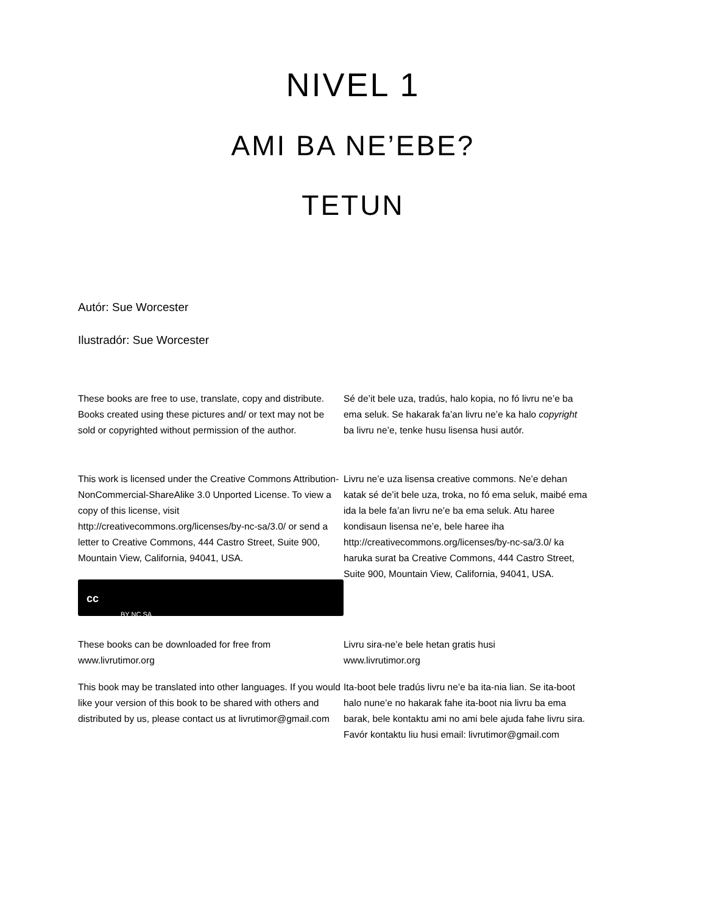NIVEL 1
AMI BA NE’EBE?
TETUN
Autór: Sue Worcester
Ilustradór: Sue Worcester
These books are free to use, translate, copy and distribute. Books created using these pictures and/ or text may not be sold or copyrighted without permission of the author.
Sé de’it bele uza, tradús, halo kopia, no fó livru ne’e ba ema seluk. Se hakarak fa’an livru ne’e ka halo copyright ba livru ne’e, tenke husu lisensa husi autór.
This work is licensed under the Creative Commons Attribution-NonCommercial-ShareAlike 3.0 Unported License. To view a copy of this license, visit http://creativecommons.org/licenses/by-nc-sa/3.0/ or send a letter to Creative Commons, 444 Castro Street, Suite 900, Mountain View, California, 94041, USA.
cc BY NC SA
Livru ne’e uza lisensa creative commons. Ne’e dehan katak sé de’it bele uza, troka, no fó ema seluk, maibé ema ida la bele fa’an livru ne’e ba ema seluk. Atu haree kondisaun lisensa ne’e, bele haree iha http://creativecommons.org/licenses/by-nc-sa/3.0/ ka haruka surat ba Creative Commons, 444 Castro Street, Suite 900, Mountain View, California, 94041, USA.
These books can be downloaded for free from www.livrutimor.org
Livru sira-ne’e bele hetan gratis husi
www.livrutimor.org
This book may be translated into other languages. If you would like your version of this book to be shared with others and distributed by us, please contact us at livrutimor@gmail.com
Ita-boot bele tradús livru ne’e ba ita-nia lian. Se ita-boot halo nune’e no hakarak fahe ita-boot nia livru ba ema barak, bele kontaktu ami no ami bele ajuda fahe livru sira. Favór kontaktu liu husi email: livrutimor@gmail.com